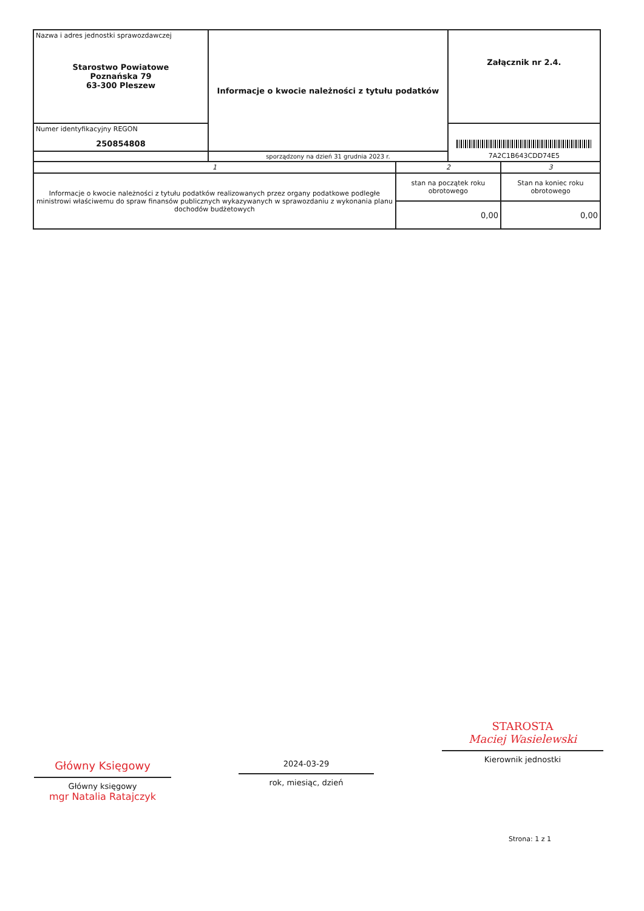| Nazwa i adres jednostki sprawozdawczej Starostwo Powiatowe Poznańska 79 63-300 Pleszew | Informacje o kwocie należności z tytułu podatków | | Załącznik nr 2.4. | |
| Numer identyfikacyjny REGON 250854808 | | | 7A2C1B643CDD74E5 | |
| | sporządzony na dzień 31 grudnia 2023 r. | | | |
| 1 | | 2 | | 3 |
| Informacje o kwocie należności z tytułu podatków realizowanych przez organy podatkowe podległe ministrowi właściwemu do spraw finansów publicznych wykazywanych w sprawozdaniu z wykonania planu dochodów budżetowych | | stan na początek roku obrotowego | | Stan na koniec roku obrotowego |
| | | 0,00 | | 0,00 |
Główny Księgowy
Główny księgowy
mgr Natalia Ratajczyk
2024-03-29
rok, miesiąc, dzień
STAROSTA
Maciej Wasielewski
Kierownik jednostki
Strona: 1 z 1